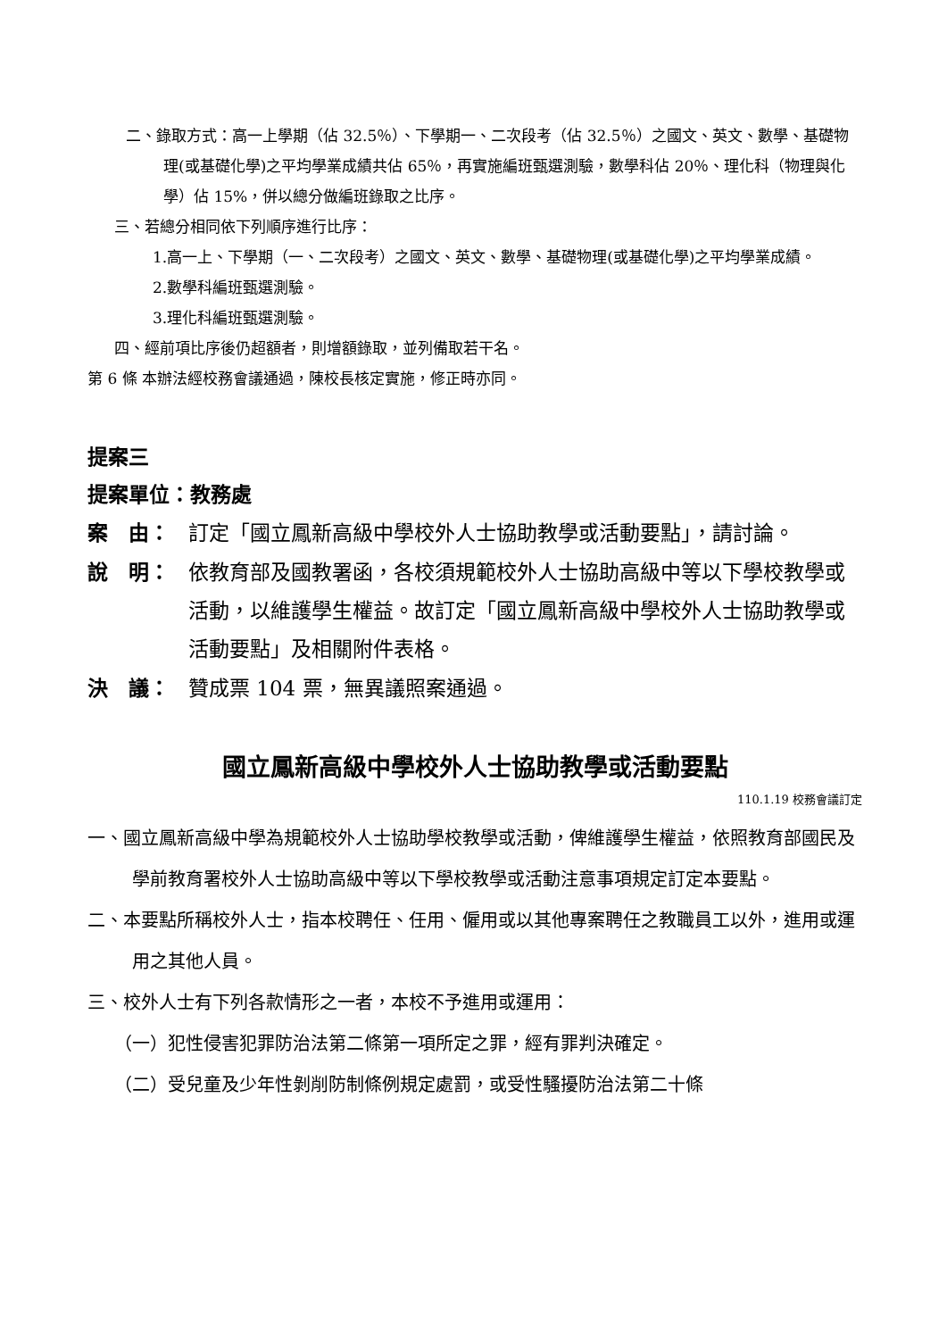二、錄取方式：高一上學期（佔 32.5％）、下學期一、二次段考（佔 32.5％）之國文、英文、數學、基礎物理(或基礎化學)之平均學業成績共佔 65％，再實施編班甄選測驗，數學科佔 20％、理化科（物理與化學）佔 15%，併以總分做編班錄取之比序。
三、若總分相同依下列順序進行比序：
1.高一上、下學期（一、二次段考）之國文、英文、數學、基礎物理(或基礎化學)之平均學業成績。
2.數學科編班甄選測驗。
3.理化科編班甄選測驗。
四、經前項比序後仍超額者，則增額錄取，並列備取若干名。
第 6 條 本辦法經校務會議通過，陳校長核定實施，修正時亦同。
提案三
提案單位：教務處
案　由： 訂定「國立鳳新高級中學校外人士協助教學或活動要點」，請討論。
說　明： 依教育部及國教署函，各校須規範校外人士協助高級中等以下學校教學或活動，以維護學生權益。故訂定「國立鳳新高級中學校外人士協助教學或活動要點」及相關附件表格。
決　議： 贊成票 104 票，無異議照案通過。
國立鳳新高級中學校外人士協助教學或活動要點
110.1.19 校務會議訂定
一、國立鳳新高級中學為規範校外人士協助學校教學或活動，俾維護學生權益，依照教育部國民及學前教育署校外人士協助高級中等以下學校教學或活動注意事項規定訂定本要點。
二、本要點所稱校外人士，指本校聘任、任用、僱用或以其他專案聘任之教職員工以外，進用或運用之其他人員。
三、校外人士有下列各款情形之一者，本校不予進用或運用：
（一）犯性侵害犯罪防治法第二條第一項所定之罪，經有罪判決確定。
（二）受兒童及少年性剝削防制條例規定處罰，或受性騷擾防治法第二十條